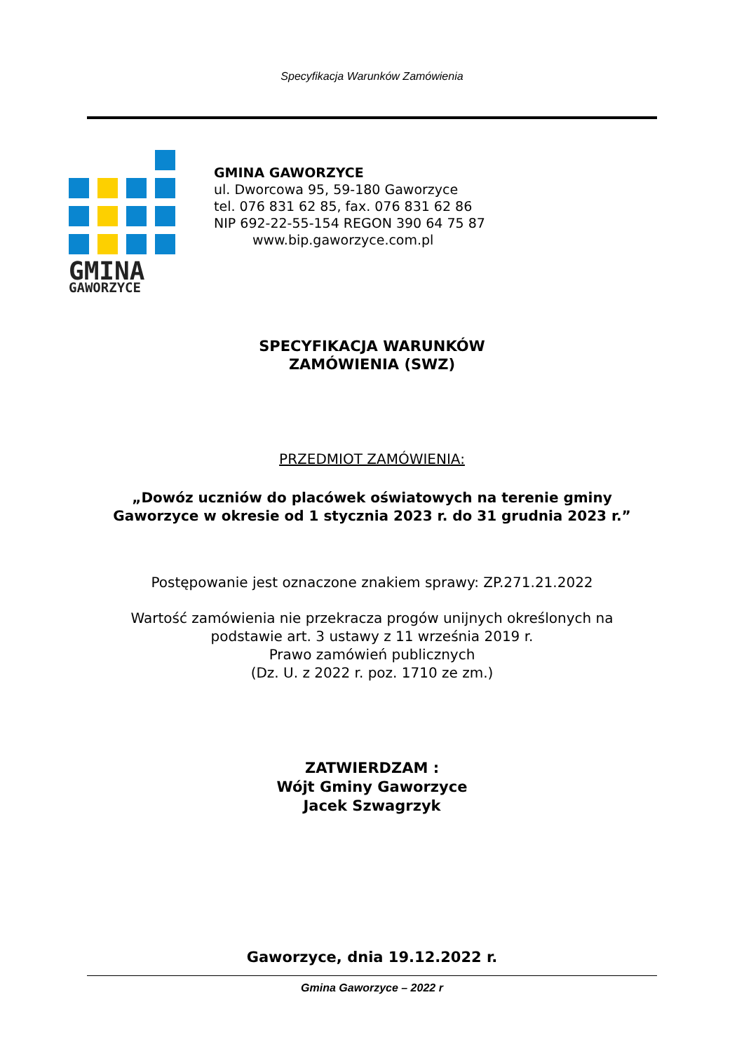Specyfikacja Warunków Zamówienia
GMINA
GAWORZYCE
GMINA GAWORZYCE
ul. Dworcowa 95, 59-180 Gaworzyce
tel. 076 831 62 85, fax. 076 831 62 86
NIP 692-22-55-154 REGON 390 64 75 87
www.bip.gaworzyce.com.pl
SPECYFIKACJA WARUNKÓW
ZAMÓWIENIA (SWZ)
PRZEDMIOT ZAMÓWIENIA:
„Dowóz uczniów do placówek oświatowych na terenie gminy
Gaworzyce w okresie od 1 stycznia 2023 r. do 31 grudnia 2023 r.”
Postępowanie jest oznaczone znakiem sprawy: ZP.271.21.2022
Wartość zamówienia nie przekracza progów unijnych określonych na
podstawie art. 3 ustawy z 11 września 2019 r.
Prawo zamówień publicznych
(Dz. U. z 2022 r. poz. 1710 ze zm.)
ZATWIERDZAM :
Wójt Gminy Gaworzyce
Jacek Szwagrzyk
Gaworzyce, dnia 19.12.2022 r.
Gmina Gaworzyce – 2022 r